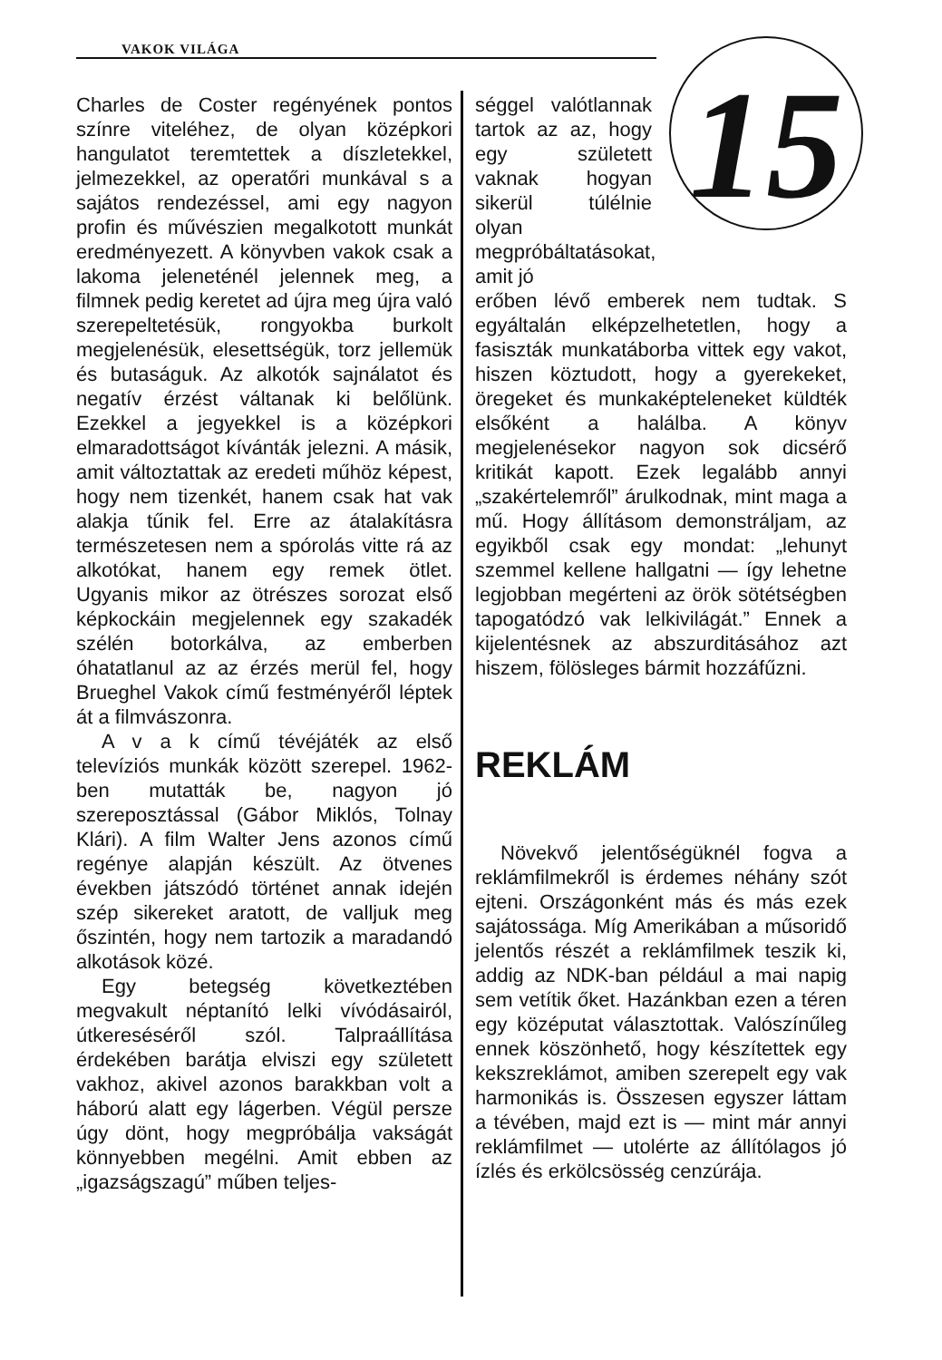VAKOK VILÁGA
15
Charles de Coster regényének pontos színre viteléhez, de olyan középkori hangulatot teremtettek a díszletekkel, jelmezekkel, az operatőri munkával s a sajátos rendezéssel, ami egy nagyon profin és művészien megalkotott munkát eredményezett. A könyvben vakok csak a lakoma jeleneténél jelennek meg, a filmnek pedig keretet ad újra meg újra való szerepeltetésük, rongyokba burkolt megjelenésük, elesettségük, torz jellemük és butaságuk. Az alkotók sajnálatot és negatív érzést váltanak ki belőlünk. Ezekkel a jegyekkel is a középkori elmaradottságot kívánták jelezni. A másik, amit változtattak az eredeti műhöz képest, hogy nem tizenkét, hanem csak hat vak alakja tűnik fel. Erre az átalakításra természetesen nem a spórolás vitte rá az alkotókat, hanem egy remek ötlet. Ugyanis mikor az ötrészes sorozat első képkockáin megjelennek egy szakadék szélén botorkálva, az emberben óhatatlanul az az érzés merül fel, hogy Brueghel Vakok című festményéről léptek át a filmvászonra.
A v a k című tévéjáték az első televíziós munkák között szerepel. 1962-ben mutatták be, nagyon jó szereposztással (Gábor Miklós, Tolnay Klári). A film Walter Jens azonos című regénye alapján készült. Az ötvenes években játszódó történet annak idején szép sikereket aratott, de valljuk meg őszintén, hogy nem tartozik a maradandó alkotások közé.
Egy betegség következtében megvakult néptanító lelki vívódásairól, útkereséséről szól. Talpraállítása érdekében barátja elviszi egy született vakhoz, akivel azonos barakkban volt a háború alatt egy lágerben. Végül persze úgy dönt, hogy megpróbálja vakságát könnyebben megélni. Amit ebben az „igazságszagú” műben teljes-
séggel valótlannak tartok az az, hogy egy született vaknak hogyan sikerül túlélnie olyan megpróbáltatásokat, amit jó
erőben lévő emberek nem tudtak. S egyáltalán elképzelhetetlen, hogy a fasiszták munkatáborba vittek egy vakot, hiszen köztudott, hogy a gyerekeket, öregeket és munkaképteleneket küldték elsőként a halálba. A könyv megjelenésekor nagyon sok dicsérő kritikát kapott. Ezek legalább annyi „szakértelemről” árulkodnak, mint maga a mű. Hogy állításom demonstráljam, az egyikből csak egy mondat: „lehunyt szemmel kellene hallgatni — így lehetne legjobban megérteni az örök sötétségben tapogatódzó vak lelkivilágát.” Ennek a kijelentésnek az abszurditásához azt hiszem, fölösleges bármit hozzáfűzni.
REKLÁM
Növekvő jelentőségüknél fogva a reklámfilmekről is érdemes néhány szót ejteni. Országonként más és más ezek sajátossága. Míg Amerikában a műsoridő jelentős részét a reklámfilmek teszik ki, addig az NDK-ban például a mai napig sem vetítik őket. Hazánkban ezen a téren egy középutat választottak. Valószínűleg ennek köszönhető, hogy készítettek egy kekszreklámot, amiben szerepelt egy vak harmonikás is. Összesen egyszer láttam a tévében, majd ezt is — mint már annyi reklámfilmet — utolérte az állítólagos jó ízlés és erkölcsösség cenzúrája.